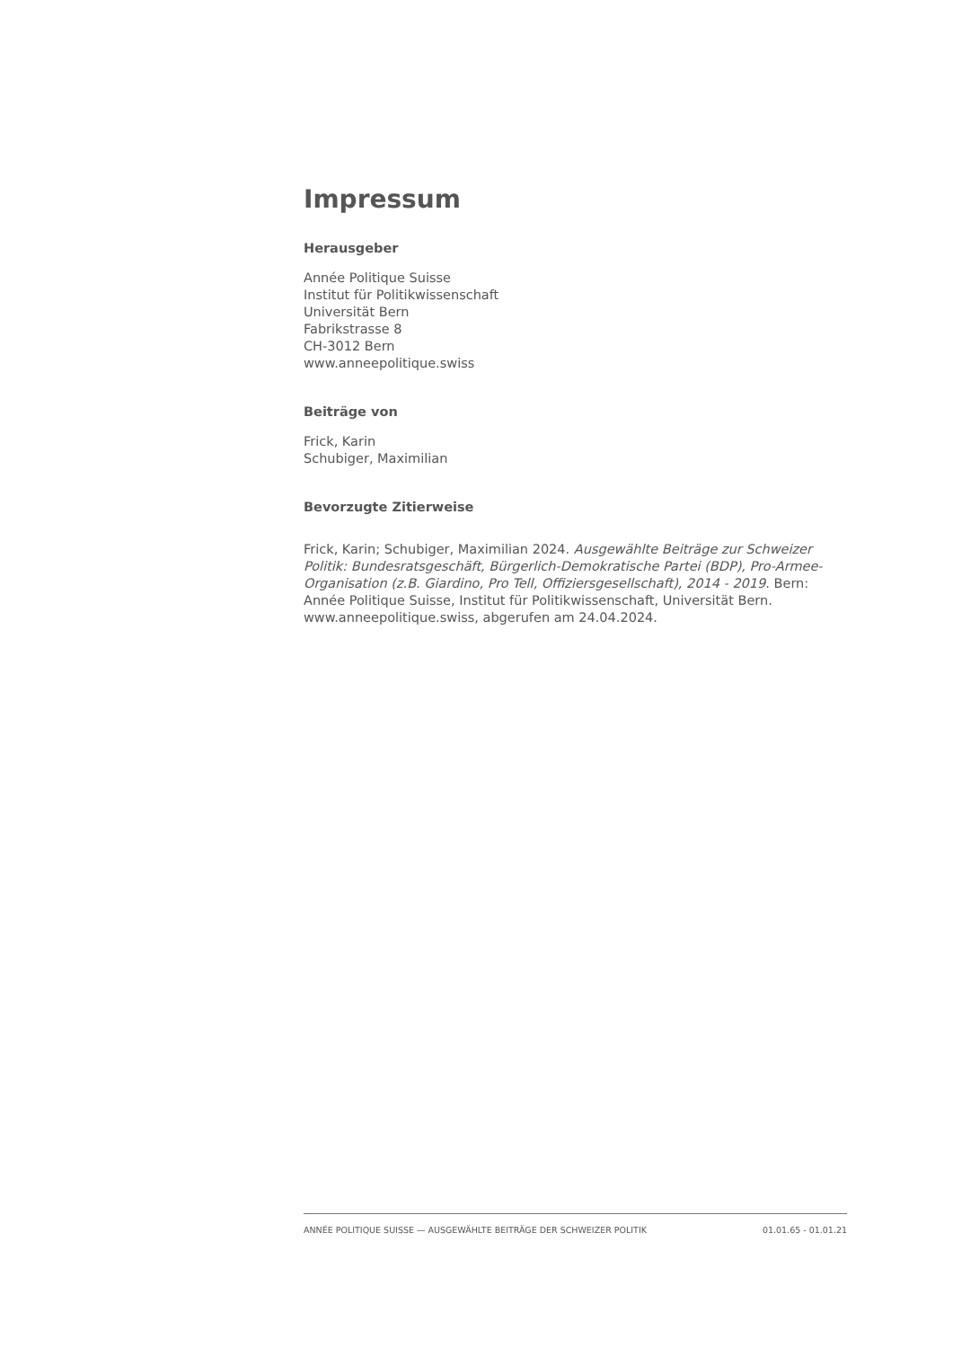Impressum
Herausgeber
Année Politique Suisse
Institut für Politikwissenschaft
Universität Bern
Fabrikstrasse 8
CH-3012 Bern
www.anneepolitique.swiss
Beiträge von
Frick, Karin
Schubiger, Maximilian
Bevorzugte Zitierweise
Frick, Karin; Schubiger, Maximilian 2024. Ausgewählte Beiträge zur Schweizer Politik: Bundesratsgeschäft, Bürgerlich-Demokratische Partei (BDP), Pro-Armee-Organisation (z.B. Giardino, Pro Tell, Offiziersgesellschaft), 2014 - 2019. Bern: Année Politique Suisse, Institut für Politikwissenschaft, Universität Bern. www.anneepolitique.swiss, abgerufen am 24.04.2024.
ANNÉE POLITIQUE SUISSE — AUSGEWÄHLTE BEITRÄGE DER SCHWEIZER POLITIK 01.01.65 - 01.01.21